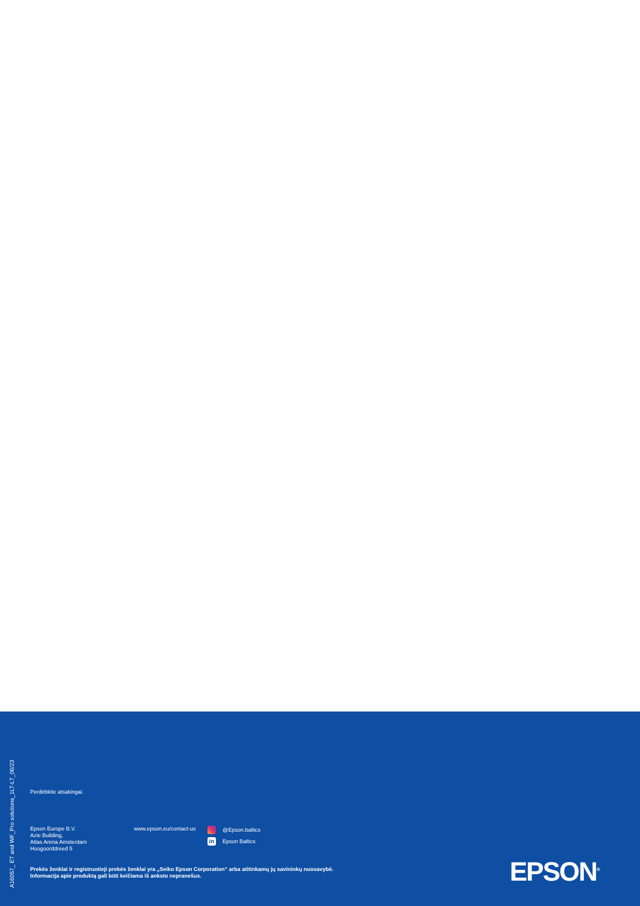A16057_ ET and WF_Pro solutions_1LT-LT_06/23
Perdirbkite atsakingai.
Epson Europe B.V.
Azie Building,
Atlas Arena Amsterdam
Hoogoorddreed 5
www.epson.eu/contact-us
@Epson.baltics
in Epson Baltics
Prekės ženklai ir registruotieji prekės ženklai yra „Seiko Epson Corporation“ arba atitinkamų jų savininkų nuosavybė.
Informacija apie produktą gali būti keičiama iš anksto nepranešus.
EPSON<sup>®</sup>